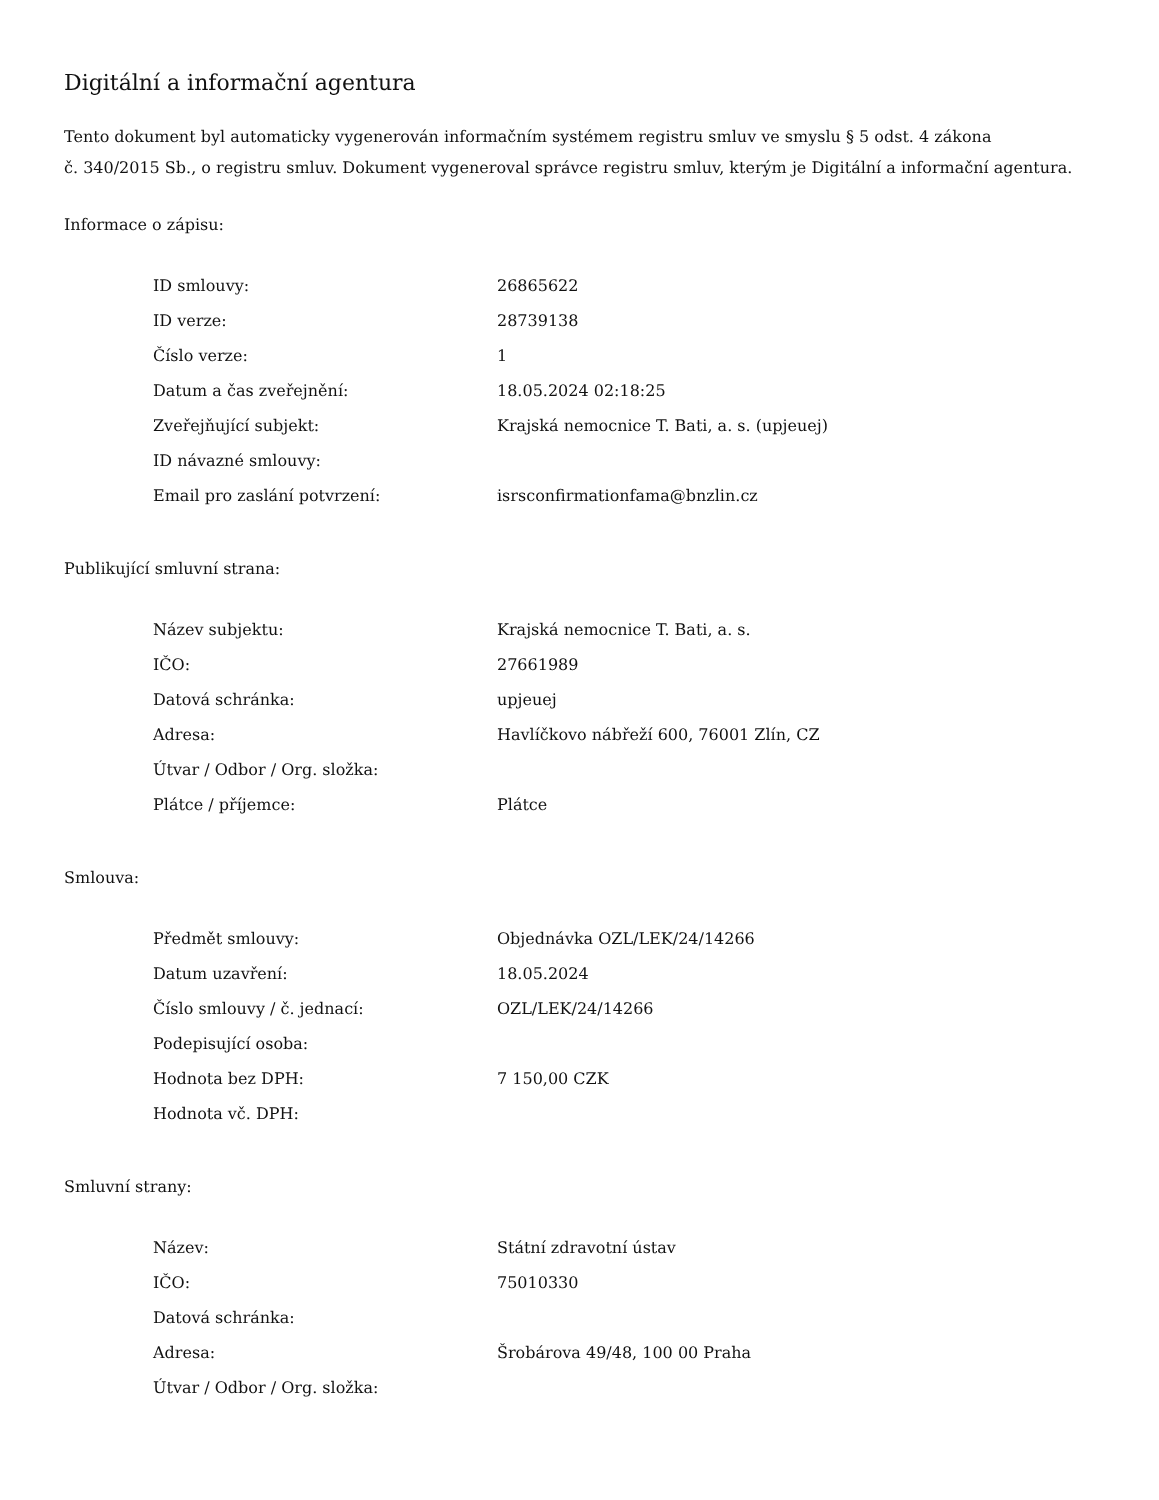Digitální a informační agentura
Tento dokument byl automaticky vygenerován informačním systémem registru smluv ve smyslu § 5 odst. 4 zákona
č. 340/2015 Sb., o registru smluv. Dokument vygeneroval správce registru smluv, kterým je Digitální a informační agentura.
Informace o zápisu:
| ID smlouvy: | 26865622 |
| ID verze: | 28739138 |
| Číslo verze: | 1 |
| Datum a čas zveřejnění: | 18.05.2024 02:18:25 |
| Zveřejňující subjekt: | Krajská nemocnice T. Bati, a. s. (upjeuej) |
| ID návazné smlouvy: | |
| Email pro zaslání potvrzení: | isrsconfirmationfama@bnzlin.cz |
Publikující smluvní strana:
| Název subjektu: | Krajská nemocnice T. Bati, a. s. |
| IČO: | 27661989 |
| Datová schránka: | upjeuej |
| Adresa: | Havlíčkovo nábřeží 600, 76001 Zlín, CZ |
| Útvar / Odbor / Org. složka: | |
| Plátce / příjemce: | Plátce |
Smlouva:
| Předmět smlouvy: | Objednávka OZL/LEK/24/14266 |
| Datum uzavření: | 18.05.2024 |
| Číslo smlouvy / č. jednací: | OZL/LEK/24/14266 |
| Podepisující osoba: | |
| Hodnota bez DPH: | 7 150,00 CZK |
| Hodnota vč. DPH: | |
Smluvní strany:
| Název: | Státní zdravotní ústav |
| IČO: | 75010330 |
| Datová schránka: | |
| Adresa: | Šrobárova 49/48, 100 00 Praha |
| Útvar / Odbor / Org. složka: | |